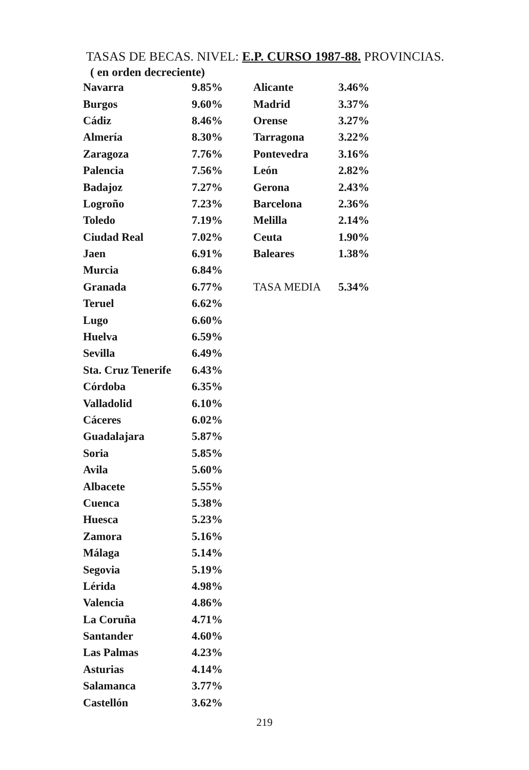TASAS DE BECAS. NIVEL: E.P. CURSO 1987-88. PROVINCIAS.
( en orden decreciente)
| Navarra | 9.85% |
| Burgos | 9.60% |
| Cádiz | 8.46% |
| Almería | 8.30% |
| Zaragoza | 7.76% |
| Palencia | 7.56% |
| Badajoz | 7.27% |
| Logroño | 7.23% |
| Toledo | 7.19% |
| Ciudad Real | 7.02% |
| Jaen | 6.91% |
| Murcia | 6.84% |
| Granada | 6.77% |
| Teruel | 6.62% |
| Lugo | 6.60% |
| Huelva | 6.59% |
| Sevilla | 6.49% |
| Sta. Cruz Tenerife | 6.43% |
| Córdoba | 6.35% |
| Valladolid | 6.10% |
| Cáceres | 6.02% |
| Guadalajara | 5.87% |
| Soria | 5.85% |
| Avila | 5.60% |
| Albacete | 5.55% |
| Cuenca | 5.38% |
| Huesca | 5.23% |
| Zamora | 5.16% |
| Málaga | 5.14% |
| Segovia | 5.19% |
| Lérida | 4.98% |
| Valencia | 4.86% |
| La Coruña | 4.71% |
| Santander | 4.60% |
| Las Palmas | 4.23% |
| Asturias | 4.14% |
| Salamanca | 3.77% |
| Castellón | 3.62% |
| Alicante | 3.46% |
| Madrid | 3.37% |
| Orense | 3.27% |
| Tarragona | 3.22% |
| Pontevedra | 3.16% |
| León | 2.82% |
| Gerona | 2.43% |
| Barcelona | 2.36% |
| Melilla | 2.14% |
| Ceuta | 1.90% |
| Baleares | 1.38% |
| TASA MEDIA | 5.34% |
219